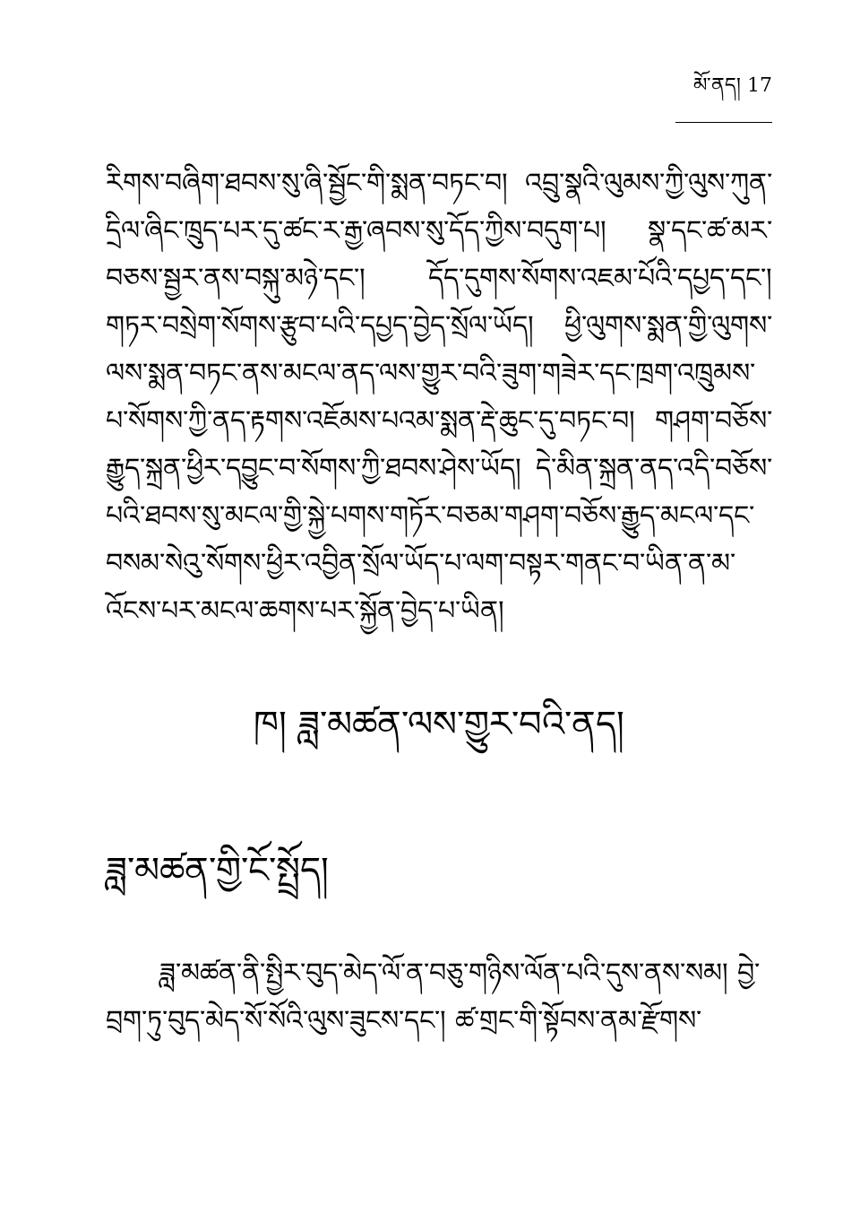མོ་ནད། 17
རིགས་བཞིག་ཐབས་སུ་ཞི་སྦྱོང་གི་སྨན་བཏང་བ། འབྲུ་སྣའི་ལུམས་ཀྱི་ལུས་ཀུན་དྲིལ་ཞིང་ཁྲུད་པར་དུ་ཚང་ར་རྒྱ་ཞབས་སུ་དོད་ཀྱིས་བདུག་པ། སྣ་དང་ཚ་མར་བཅས་སྦྱར་ནས་བསྐུ་མཉེ་དང་། དོད་དུགས་སོགས་འཇམ་པོའི་དཔྱད་དང་། གཏར་བསྲེག་སོགས་རྩུབ་པའི་དཔྱད་བྱེད་སྲོལ་ཡོད། ཕྱི་ལུགས་སྨན་གྱི་ལུགས་ལས་སྨན་བཏང་ནས་མངལ་ནད་ལས་གྱུར་བའི་ཟུག་གཟེར་དང་ཁྲག་འཁྲུམས་པ་སོགས་ཀྱི་ནད་རྟགས་འཇོམས་པའམ་སྨན་རྡེ་ཆུང་དུ་བཏང་བ། གཤག་བཅོས་རྒྱུད་སྐྲན་ཕྱིར་དབྱུང་བ་སོགས་ཀྱི་ཐབས་ཤེས་ཡོད། དེ་མིན་སྐྲན་ནད་འདི་བཅོས་པའི་ཐབས་སུ་མངལ་གྱི་སྐྱེ་པགས་གཏོར་བཅམ་གཤག་བཅོས་རྒྱུད་མངལ་དང་བསམ་སེའུ་སོགས་ཕྱིར་འབྱིན་སྲོལ་ཡོད་པ་ལག་བསྟར་གནང་བ་ཡིན་ན་མ་འོངས་པར་མངལ་ཆགས་པར་སྐྱོན་བྱེད་པ་ཡིན།
ཁ། ཟླ་མཚན་ལས་གྱུར་བའི་ནད།
ཟླ་མཚན་གྱི་ངོ་སྤྲོད།
ཟླ་མཚན་ནི་སྤྱིར་བུད་མེད་ལོ་ན་བཅུ་གཉིས་ལོན་པའི་དུས་ནས་སམ། བྱེ་བྲག་ཏུ་བུད་མེད་སོ་སོའི་ལུས་ཟུངས་དང་། ཚ་གྲང་གི་སྟོབས་ནམ་རྫོགས་